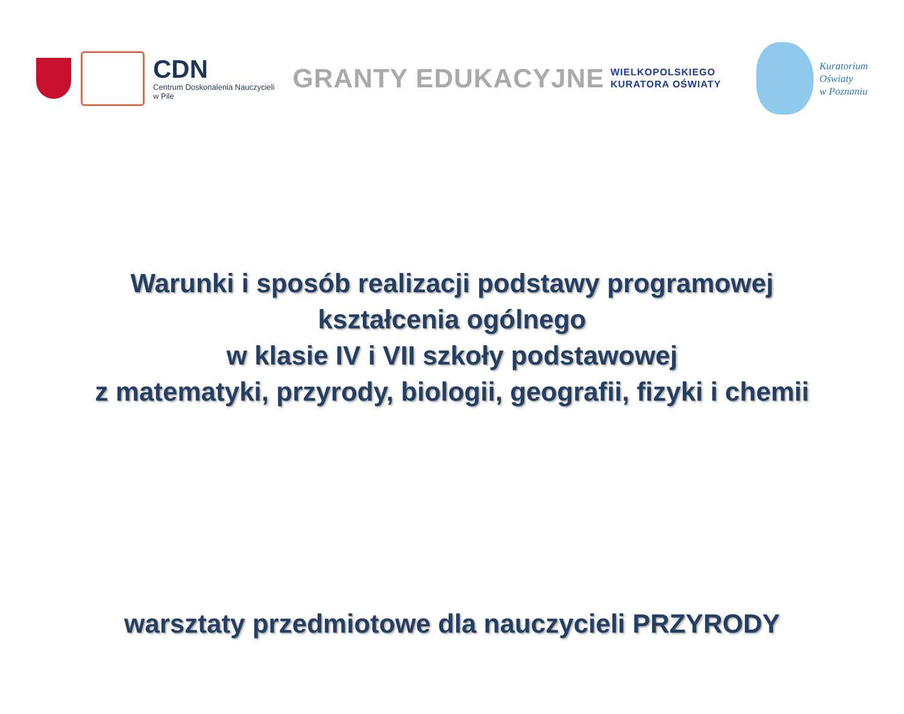CDN
Centrum Doskonalenia Nauczycieli
w Pile
GRANTY EDUKACYJNE
WIELKOPOLSKIEGO
KURATORA OŚWIATY
Kuratorium
Oświaty
w Poznaniu
Warunki i sposób realizacji podstawy programowej
kształcenia ogólnego
w klasie IV i VII szkoły podstawowej
z matematyki, przyrody, biologii, geografii, fizyki i chemii
warsztaty przedmiotowe dla nauczycieli PRZYRODY